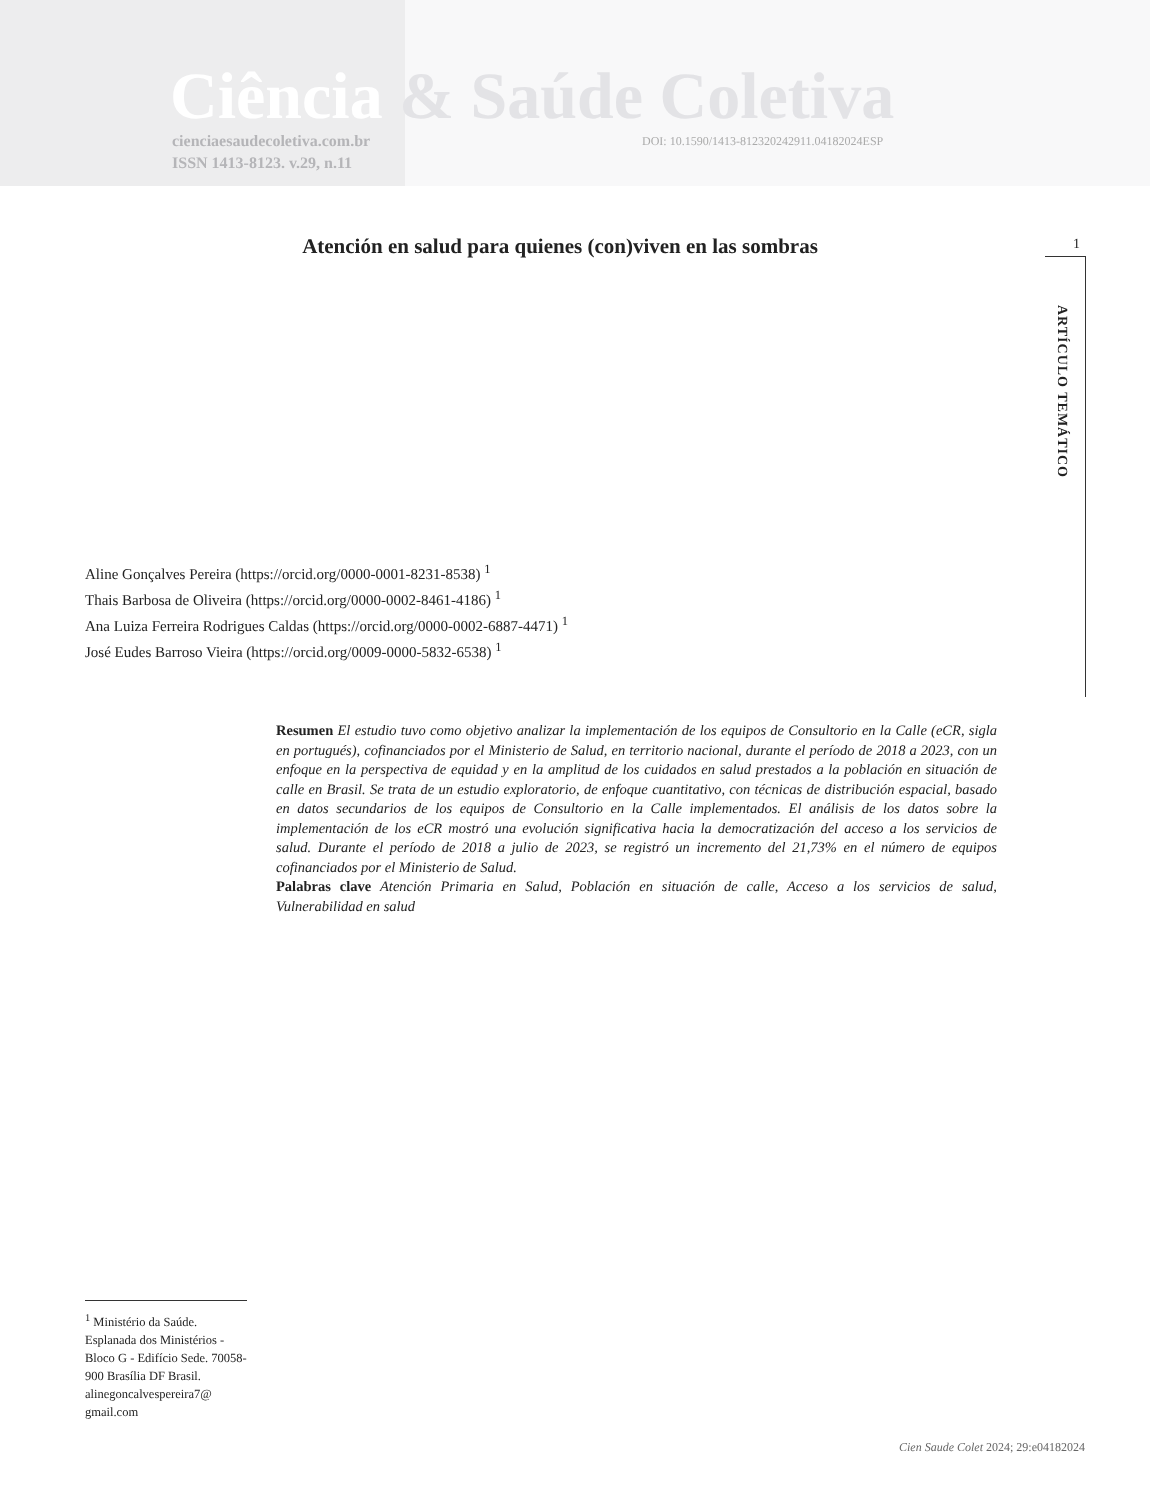Ciência & Saúde Coletiva
cienciaesaudecoletiva.com.br
ISSN 1413-8123. v.29, n.11
DOI: 10.1590/1413-812320242911.04182024ESP
1
ARTÍCULO TEMÁTICO
Atención en salud para quienes (con)viven en las sombras
Aline Gonçalves Pereira (https://orcid.org/0000-0001-8231-8538) <sup>1</sup>
Thais Barbosa de Oliveira (https://orcid.org/0000-0002-8461-4186) <sup>1</sup>
Ana Luiza Ferreira Rodrigues Caldas (https://orcid.org/0000-0002-6887-4471) <sup>1</sup>
José Eudes Barroso Vieira (https://orcid.org/0009-0000-5832-6538) <sup>1</sup>
Resumen El estudio tuvo como objetivo analizar la implementación de los equipos de Consultorio en la Calle (eCR, sigla en portugués), cofinanciados por el Ministerio de Salud, en territorio nacional, durante el período de 2018 a 2023, con un enfoque en la perspectiva de equidad y en la amplitud de los cuidados en salud prestados a la población en situación de calle en Brasil. Se trata de un estudio exploratorio, de enfoque cuantitativo, con técnicas de distribución espacial, basado en datos secundarios de los equipos de Consultorio en la Calle implementados. El análisis de los datos sobre la implementación de los eCR mostró una evolución significativa hacia la democratización del acceso a los servicios de salud. Durante el período de 2018 a julio de 2023, se registró un incremento del 21,73% en el número de equipos cofinanciados por el Ministerio de Salud.
Palabras clave Atención Primaria en Salud, Población en situación de calle, Acceso a los servicios de salud, Vulnerabilidad en salud
<sup>1</sup> Ministério da Saúde. Esplanada dos Ministérios - Bloco G - Edifício Sede. 70058-900 Brasília DF Brasil. alinegoncalvespereira7@ gmail.com
Cien Saude Colet 2024; 29:e04182024